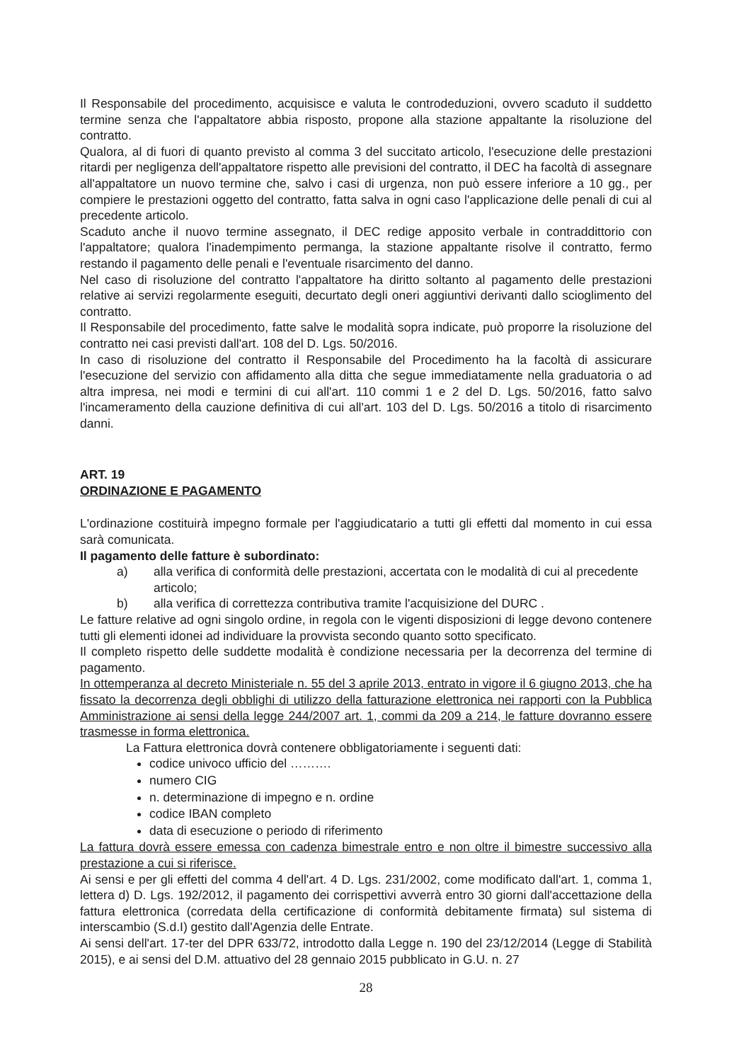Il Responsabile del procedimento, acquisisce e valuta le controdeduzioni, ovvero scaduto il suddetto termine senza che l'appaltatore abbia risposto, propone alla stazione appaltante la risoluzione del contratto.
Qualora, al di fuori di quanto previsto al comma 3 del succitato articolo, l'esecuzione delle prestazioni ritardi per negligenza dell'appaltatore rispetto alle previsioni del contratto, il DEC ha facoltà di assegnare all'appaltatore un nuovo termine che, salvo i casi di urgenza, non può essere inferiore a 10 gg., per compiere le prestazioni oggetto del contratto, fatta salva in ogni caso l'applicazione delle penali di cui al precedente articolo.
Scaduto anche il nuovo termine assegnato, il DEC redige apposito verbale in contraddittorio con l'appaltatore; qualora l'inadempimento permanga, la stazione appaltante risolve il contratto, fermo restando il pagamento delle penali e l'eventuale risarcimento del danno.
Nel caso di risoluzione del contratto l'appaltatore ha diritto soltanto al pagamento delle prestazioni relative ai servizi regolarmente eseguiti, decurtato degli oneri aggiuntivi derivanti dallo scioglimento del contratto.
Il Responsabile del procedimento, fatte salve le modalità sopra indicate, può proporre la risoluzione del contratto nei casi previsti dall'art. 108 del D. Lgs. 50/2016.
In caso di risoluzione del contratto il Responsabile del Procedimento ha la facoltà di assicurare l'esecuzione del servizio con affidamento alla ditta che segue immediatamente nella graduatoria o ad altra impresa, nei modi e termini di cui all'art. 110 commi 1 e 2 del D. Lgs. 50/2016, fatto salvo l'incameramento della cauzione definitiva di cui all'art. 103 del D. Lgs. 50/2016 a titolo di risarcimento danni.
ART. 19
ORDINAZIONE E PAGAMENTO
L'ordinazione costituirà impegno formale per l'aggiudicatario a tutti gli effetti dal momento in cui essa sarà comunicata.
Il pagamento delle fatture è subordinato:
a) alla verifica di conformità delle prestazioni, accertata con le modalità di cui al precedente articolo;
b) alla verifica di correttezza contributiva tramite l'acquisizione del DURC .
Le fatture relative ad ogni singolo ordine, in regola con le vigenti disposizioni di legge devono contenere tutti gli elementi idonei ad individuare la provvista secondo quanto sotto specificato.
Il completo rispetto delle suddette modalità è condizione necessaria per la decorrenza del termine di pagamento.
In ottemperanza al decreto Ministeriale n. 55 del 3 aprile 2013, entrato in vigore il 6 giugno 2013, che ha fissato la decorrenza degli obblighi di utilizzo della fatturazione elettronica nei rapporti con la Pubblica Amministrazione ai sensi della legge 244/2007 art. 1, commi da 209 a 214, le fatture dovranno essere trasmesse in forma elettronica.
La Fattura elettronica dovrà contenere obbligatoriamente i seguenti dati:
codice univoco ufficio del ……….
numero CIG
n. determinazione di impegno e n. ordine
codice IBAN completo
data di esecuzione o periodo di riferimento
La fattura dovrà essere emessa con cadenza bimestrale entro e non oltre il bimestre successivo alla prestazione a cui si riferisce.
Ai sensi e per gli effetti del comma 4 dell'art. 4 D. Lgs. 231/2002, come modificato dall'art. 1, comma 1, lettera d) D. Lgs. 192/2012, il pagamento dei corrispettivi avverrà entro 30 giorni dall'accettazione della fattura elettronica (corredata della certificazione di conformità debitamente firmata) sul sistema di interscambio (S.d.I) gestito dall'Agenzia delle Entrate.
Ai sensi dell'art. 17-ter del DPR 633/72, introdotto dalla Legge n. 190 del 23/12/2014 (Legge di Stabilità 2015), e ai sensi del D.M. attuativo del 28 gennaio 2015 pubblicato in G.U. n. 27
28